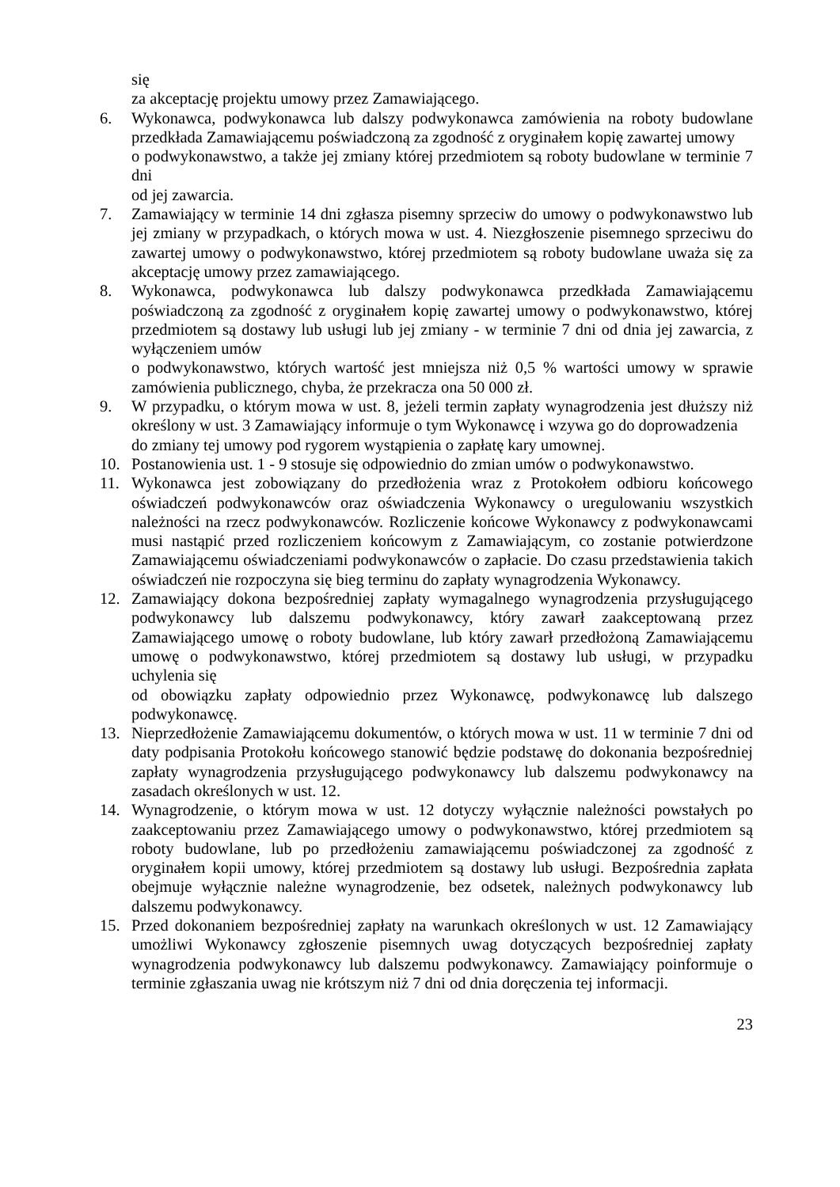się
za akceptację projektu umowy przez Zamawiającego.
6. Wykonawca, podwykonawca lub dalszy podwykonawca zamówienia na roboty budowlane przedkłada Zamawiającemu poświadczoną za zgodność z oryginałem kopię zawartej umowy
o podwykonawstwo, a także jej zmiany której przedmiotem są roboty budowlane w terminie 7 dni
od jej zawarcia.
7. Zamawiający w terminie 14 dni zgłasza pisemny sprzeciw do umowy o podwykonawstwo lub jej zmiany w przypadkach, o których mowa w ust. 4. Niezgłoszenie pisemnego sprzeciwu do zawartej umowy o podwykonawstwo, której przedmiotem są roboty budowlane uważa się za akceptację umowy przez zamawiającego.
8. Wykonawca, podwykonawca lub dalszy podwykonawca przedkłada Zamawiającemu poświadczoną za zgodność z oryginałem kopię zawartej umowy o podwykonawstwo, której przedmiotem są dostawy lub usługi lub jej zmiany - w terminie 7 dni od dnia jej zawarcia, z wyłączeniem umów
o podwykonawstwo, których wartość jest mniejsza niż 0,5 % wartości umowy w sprawie zamówienia publicznego, chyba, że przekracza ona 50 000 zł.
9. W przypadku, o którym mowa w ust. 8, jeżeli termin zapłaty wynagrodzenia jest dłuższy niż określony w ust. 3 Zamawiający informuje o tym Wykonawcę i wzywa go do doprowadzenia
do zmiany tej umowy pod rygorem wystąpienia o zapłatę kary umownej.
10. Postanowienia ust. 1 - 9 stosuje się odpowiednio do zmian umów o podwykonawstwo.
11. Wykonawca jest zobowiązany do przedłożenia wraz z Protokołem odbioru końcowego oświadczeń podwykonawców oraz oświadczenia Wykonawcy o uregulowaniu wszystkich należności na rzecz podwykonawców. Rozliczenie końcowe Wykonawcy z podwykonawcami musi nastąpić przed rozliczeniem końcowym z Zamawiającym, co zostanie potwierdzone Zamawiającemu oświadczeniami podwykonawców o zapłacie. Do czasu przedstawienia takich oświadczeń nie rozpoczyna się bieg terminu do zapłaty wynagrodzenia Wykonawcy.
12. Zamawiający dokona bezpośredniej zapłaty wymagalnego wynagrodzenia przysługującego podwykonawcy lub dalszemu podwykonawcy, który zawarł zaakceptowaną przez Zamawiającego umowę o roboty budowlane, lub który zawarł przedłożoną Zamawiającemu umowę o podwykonawstwo, której przedmiotem są dostawy lub usługi, w przypadku uchylenia się
od obowiązku zapłaty odpowiednio przez Wykonawcę, podwykonawcę lub dalszego podwykonawcę.
13. Nieprzedłożenie Zamawiającemu dokumentów, o których mowa w ust. 11 w terminie 7 dni od daty podpisania Protokołu końcowego stanowić będzie podstawę do dokonania bezpośredniej zapłaty wynagrodzenia przysługującego podwykonawcy lub dalszemu podwykonawcy na zasadach określonych w ust. 12.
14. Wynagrodzenie, o którym mowa w ust. 12 dotyczy wyłącznie należności powstałych po zaakceptowaniu przez Zamawiającego umowy o podwykonawstwo, której przedmiotem są roboty budowlane, lub po przedłożeniu zamawiającemu poświadczonej za zgodność z oryginałem kopii umowy, której przedmiotem są dostawy lub usługi. Bezpośrednia zapłata obejmuje wyłącznie należne wynagrodzenie, bez odsetek, należnych podwykonawcy lub dalszemu podwykonawcy.
15. Przed dokonaniem bezpośredniej zapłaty na warunkach określonych w ust. 12 Zamawiający umożliwi Wykonawcy zgłoszenie pisemnych uwag dotyczących bezpośredniej zapłaty wynagrodzenia podwykonawcy lub dalszemu podwykonawcy. Zamawiający poinformuje o terminie zgłaszania uwag nie krótszym niż 7 dni od dnia doręczenia tej informacji.
23